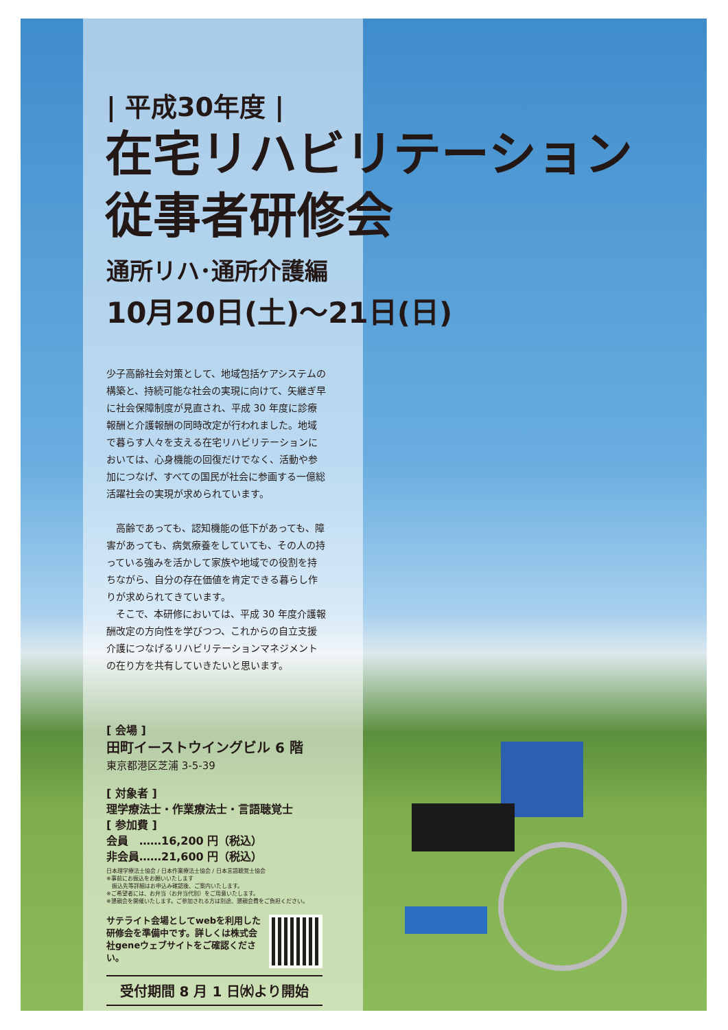| 平成30年度 |
在宅リハビリテーション
従事者研修会
通所リハ･通所介護編
10月20日(土)～21日(日)
少子高齢社会対策として、地域包括ケアシステムの構築と、持続可能な社会の実現に向けて、矢継ぎ早に社会保障制度が見直され、平成 30 年度に診療報酬と介護報酬の同時改定が行われました。地域で暮らす人々を支える在宅リハビリテーションにおいては、心身機能の回復だけでなく、活動や参加につなげ、すべての国民が社会に参画する一億総活躍社会の実現が求められています。
　高齢であっても、認知機能の低下があっても、障害があっても、病気療養をしていても、その人の持っている強みを活かして家族や地域での役割を持ちながら、自分の存在価値を肯定できる暮らし作りが求められてきています。
　そこで、本研修においては、平成 30 年度介護報酬改定の方向性を学びつつ、これからの自立支援介護につなげるリハビリテーションマネジメントの在り方を共有していきたいと思います。
[ 会場 ]
田町イーストウイングビル 6 階
東京都港区芝浦 3-5-39
[ 対象者 ]
理学療法士・作業療法士・言語聴覚士
[ 参加費 ]
会員　……16,200 円（税込）
非会員……21,600 円（税込）
日本理学療法士協会 / 日本作業療法士協会 / 日本言語聴覚士協会
※事前にお振込をお願いいたします
　振込先等詳細はお申込み確認後、ご案内いたします。
※ご希望者には、お弁当（お弁当代別）をご用意いたします。
※懇親会を開催いたします。ご参加される方は別途、懇親会費をご負担ください。
サテライト会場としてwebを利用した研修会を準備中です。詳しくは株式会社geneウェブサイトをご確認ください。
受付期間 8 月 1 日㈬より開始